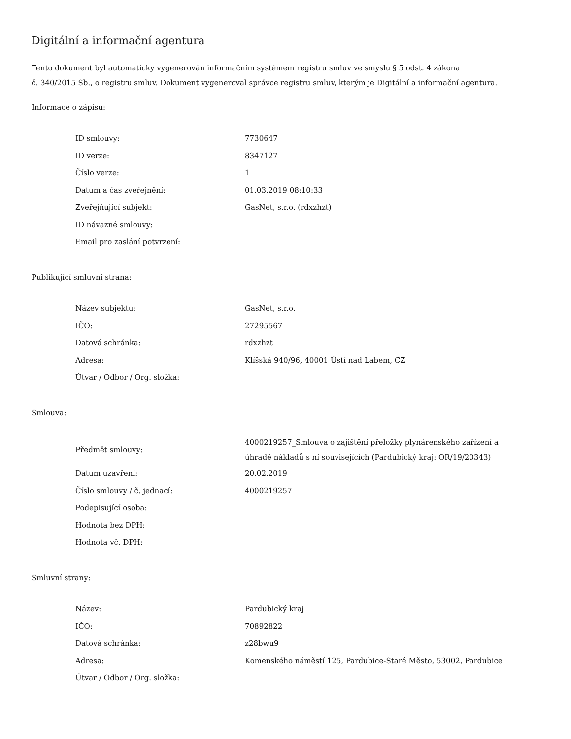Digitální a informační agentura
Tento dokument byl automaticky vygenerován informačním systémem registru smluv ve smyslu § 5 odst. 4 zákona
č. 340/2015 Sb., o registru smluv. Dokument vygeneroval správce registru smluv, kterým je Digitální a informační agentura.
Informace o zápisu:
| ID smlouvy: | 7730647 |
| ID verze: | 8347127 |
| Číslo verze: | 1 |
| Datum a čas zveřejnění: | 01.03.2019 08:10:33 |
| Zveřejňující subjekt: | GasNet, s.r.o. (rdxzhzt) |
| ID návazné smlouvy: | |
| Email pro zaslání potvrzení: | |
Publikující smluvní strana:
| Název subjektu: | GasNet, s.r.o. |
| IČO: | 27295567 |
| Datová schránka: | rdxzhzt |
| Adresa: | Klíšská 940/96, 40001 Ústí nad Labem, CZ |
| Útvar / Odbor / Org. složka: | |
Smlouva:
| Předmět smlouvy: | 4000219257_Smlouva o zajištění přeložky plynárenského zařízení a úhradě nákladů s ní souvisejících (Pardubický kraj: OR/19/20343) |
| Datum uzavření: | 20.02.2019 |
| Číslo smlouvy / č. jednací: | 4000219257 |
| Podepisující osoba: | |
| Hodnota bez DPH: | |
| Hodnota vč. DPH: | |
Smluvní strany:
| Název: | Pardubický kraj |
| IČO: | 70892822 |
| Datová schránka: | z28bwu9 |
| Adresa: | Komenského náměstí 125, Pardubice-Staré Město, 53002, Pardubice |
| Útvar / Odbor / Org. složka: | |